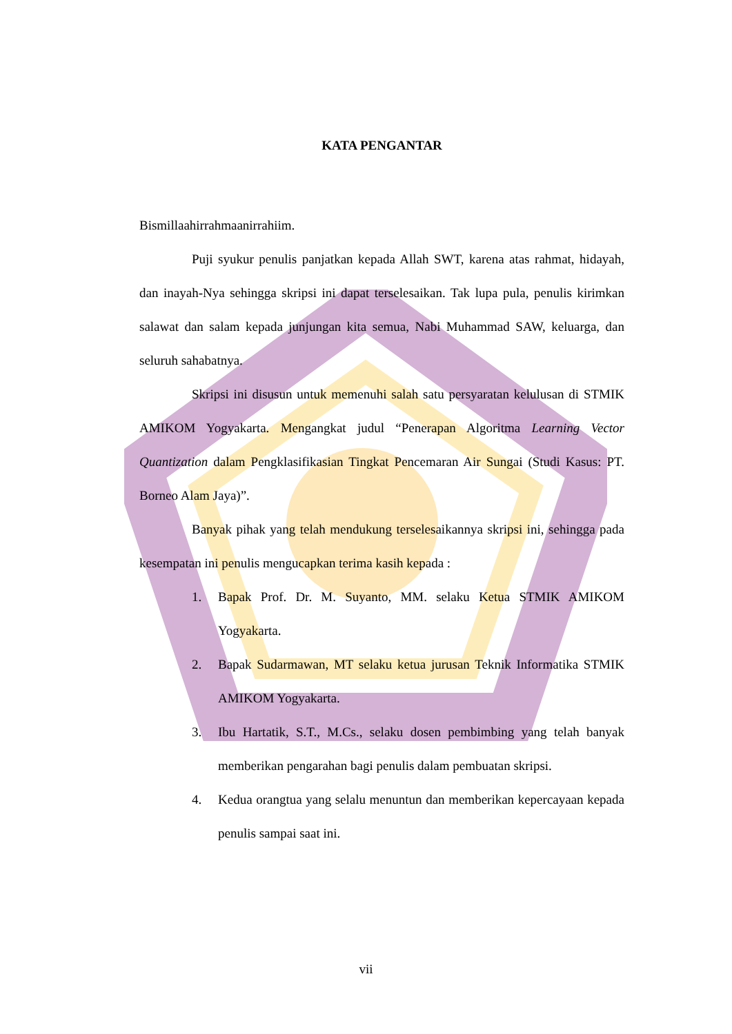KATA PENGANTAR
Bismillaahirrahmaanirrahiim.
Puji syukur penulis panjatkan kepada Allah SWT, karena atas rahmat, hidayah, dan inayah-Nya sehingga skripsi ini dapat terselesaikan. Tak lupa pula, penulis kirimkan salawat dan salam kepada junjungan kita semua, Nabi Muhammad SAW, keluarga, dan seluruh sahabatnya.
Skripsi ini disusun untuk memenuhi salah satu persyaratan kelulusan di STMIK AMIKOM Yogyakarta. Mengangkat judul “Penerapan Algoritma Learning Vector Quantization dalam Pengklasifikasian Tingkat Pencemaran Air Sungai (Studi Kasus: PT. Borneo Alam Jaya)”.
Banyak pihak yang telah mendukung terselesaikannya skripsi ini, sehingga pada kesempatan ini penulis mengucapkan terima kasih kepada :
1. Bapak Prof. Dr. M. Suyanto, MM. selaku Ketua STMIK AMIKOM Yogyakarta.
2. Bapak Sudarmawan, MT selaku ketua jurusan Teknik Informatika STMIK AMIKOM Yogyakarta.
3. Ibu Hartatik, S.T., M.Cs., selaku dosen pembimbing yang telah banyak memberikan pengarahan bagi penulis dalam pembuatan skripsi.
4. Kedua orangtua yang selalu menuntun dan memberikan kepercayaan kepada penulis sampai saat ini.
vii